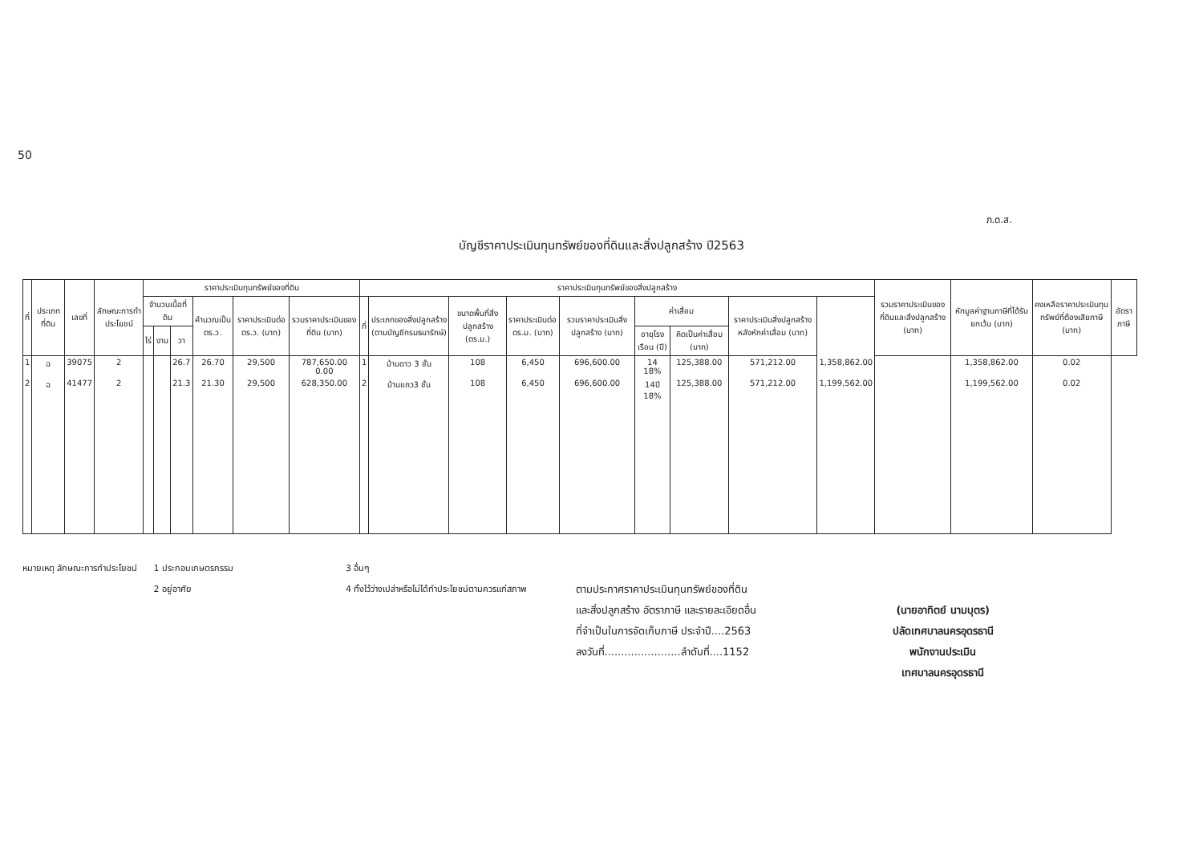50
ภ.ด.ส.
บัญชีราคาประเมินทุนทรัพย์ของที่ดินและสิ่งปลูกสร้าง ปี2563
| ที่ | ประเภทที่ดิน | เลขที่ | ลักษณะการทำประโยชน์ | ราคาประเมินทุนทรัพย์ของที่ดิน | | | | | | ราคาประเมินทุนทรัพย์ของสิ่งปลูกสร้าง | | | | | | | | | รวมราคาประเมินของที่ดินและสิ่งปลูกสร้าง (บาท) | หักมูลค่าฐานภาษีที่ได้รับยกเว้น (บาท) | คงเหลือราคาประเมินทุนทรัพย์ที่ต้องเสียภาษี (บาท) | อัตราภาษี |
| --- | --- | --- | --- | --- | --- | --- | --- | --- | --- | --- | --- | --- | --- | --- | --- | --- | --- | --- | --- | --- | --- | --- |
| | | | | จำนวนเนื้อที่ดิน | | | คำนวณเป็น ตร.ว. | ราคาประเมินต่อ ตร.ว. (บาท) | รวมราคาประเมินของที่ดิน (บาท) | ที่ | ประเภทของสิ่งปลูกสร้าง (ตามบัญชีกรมธนารักษ์) | ขนาดพื้นที่สิ่งปลูกสร้าง (ตร.ม.) | ราคาประเมินต่อ ตร.ม. (บาท) | รวมราคาประเมินสิ่งปลูกสร้าง (บาท) | ค่าเสื่อม | | ราคาประเมินสิ่งปลูกสร้างหลังหักค่าเสื่อม (บาท) | | | | | |
| | | | | ไร่ | งาน | วา | | | | | | | | | อายุโรงเรือน (ปี) | คิดเป็นค่าเสื่อม (บาท) | | | | | | |
| 1 | ฉ | 39075 | 2 | | | 26.7 | 26.70 | 29,500 | 787,650.00 0.00 | 1 | บ้านดาว 3 ชั้น | 108 | 6,450 | 696,600.00 | 14 18% | 125,388.00 | 571,212.00 | 1,358,862.00 | | 1,358,862.00 | 0.02 | |
| 2 | ฉ | 41477 | 2 | | | 21.3 | 21.30 | 29,500 | 628,350.00 | 2 | บ้านแถว3 ชั้น | 108 | 6,450 | 696,600.00 | 14ปี 18% | 125,388.00 | 571,212.00 | 1,199,562.00 | | 1,199,562.00 | 0.02 | |
หมายเหตุ ลักษณะการทำประโยชน์ 1 ประกอบเกษตรกรรม
2 อยู่อาศัย
3 อื่นๆ
4 ทิ้งไว้ว่างเปล่าหรือไม่ได้ทำประโยชน์ตามควรแก่สภาพ
ตามประกาศราคาประเมินทุนทรัพย์ของที่ดิน
และสิ่งปลูกสร้าง อัตราภาษี และรายละเอียดอื่น
ที่จำเป็นในการจัดเก็บภาษี ประจำปี....2563
ลงวันที่.......................ลำดับที่....1152
(นายอาทิตย์ นามบุตร)
ปลัดเทศบาลนครอุดรธานี
พนักงานประเมิน
เทศบาลนครอุดรธานี